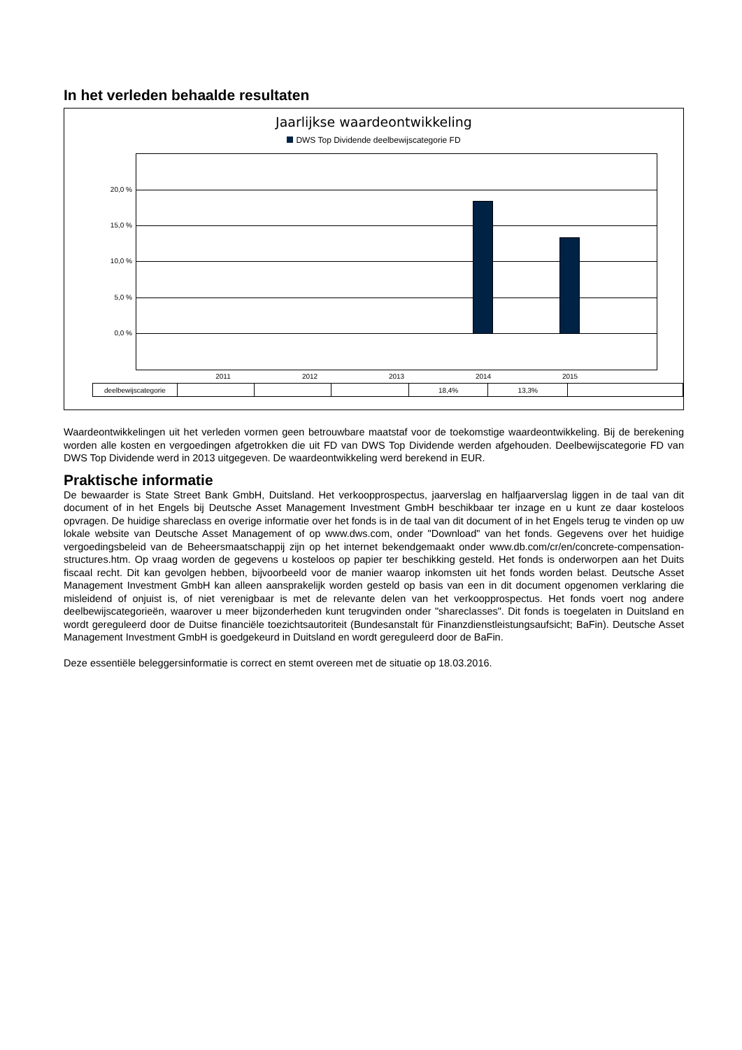In het verleden behaalde resultaten
Jaarlijkse waardeontwikkeling
DWS Top Dividende deelbewijscategorie FD
20,0 %
15,0 %
10,0 %
5,0 %
0,0 %
2011 2012 2013 2014 2015
| deelbewijscategorie | | | | 18,4% | 13,3% | |
Waardeontwikkelingen uit het verleden vormen geen betrouwbare maatstaf voor de toekomstige waardeontwikkeling. Bij de berekening worden alle kosten en vergoedingen afgetrokken die uit FD van DWS Top Dividende werden afgehouden. Deelbewijscategorie FD van DWS Top Dividende werd in 2013 uitgegeven. De waardeontwikkeling werd berekend in EUR.
Praktische informatie
De bewaarder is State Street Bank GmbH, Duitsland. Het verkoopprospectus, jaarverslag en halfjaarverslag liggen in de taal van dit document of in het Engels bij Deutsche Asset Management Investment GmbH beschikbaar ter inzage en u kunt ze daar kosteloos opvragen. De huidige shareclass en overige informatie over het fonds is in de taal van dit document of in het Engels terug te vinden op uw lokale website van Deutsche Asset Management of op www.dws.com, onder "Download" van het fonds. Gegevens over het huidige vergoedingsbeleid van de Beheersmaatschappij zijn op het internet bekendgemaakt onder www.db.com/cr/en/concrete-compensation-structures.htm. Op vraag worden de gegevens u kosteloos op papier ter beschikking gesteld. Het fonds is onderworpen aan het Duits fiscaal recht. Dit kan gevolgen hebben, bijvoorbeeld voor de manier waarop inkomsten uit het fonds worden belast. Deutsche Asset Management Investment GmbH kan alleen aansprakelijk worden gesteld op basis van een in dit document opgenomen verklaring die misleidend of onjuist is, of niet verenigbaar is met de relevante delen van het verkoopprospectus. Het fonds voert nog andere deelbewijscategorieën, waarover u meer bijzonderheden kunt terugvinden onder "shareclasses". Dit fonds is toegelaten in Duitsland en wordt gereguleerd door de Duitse financiële toezichtsautoriteit (Bundesanstalt für Finanzdienstleistungsaufsicht; BaFin). Deutsche Asset Management Investment GmbH is goedgekeurd in Duitsland en wordt gereguleerd door de BaFin.
Deze essentiële beleggersinformatie is correct en stemt overeen met de situatie op 18.03.2016.